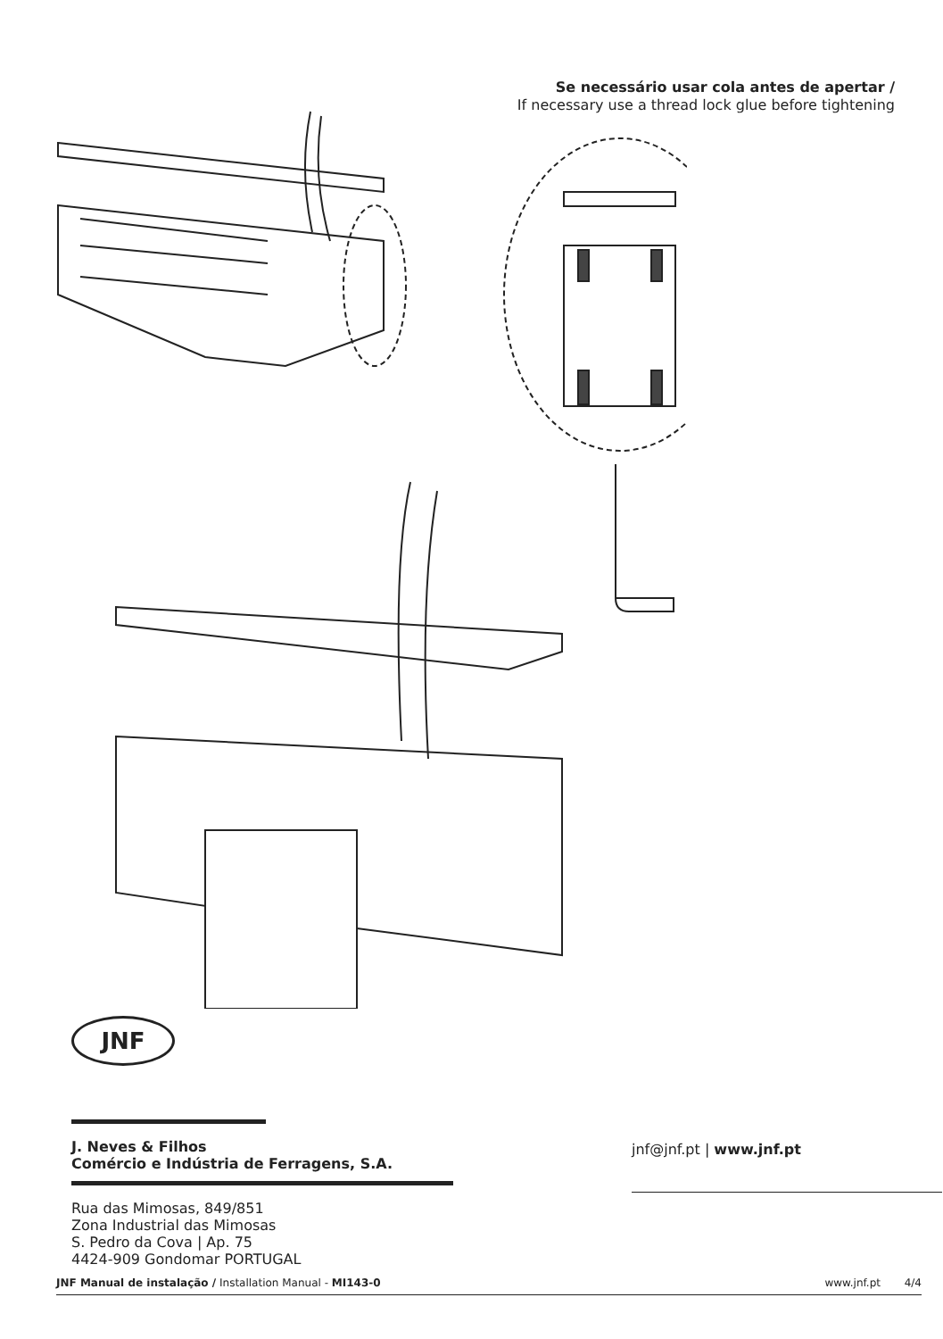Se necessário usar cola antes de apertar /
If necessary use a thread lock glue before tightening
JNF
J. Neves & Filhos
Comércio e Indústria de Ferragens, S.A.
Rua das Mimosas, 849/851
Zona Industrial das Mimosas
S. Pedro da Cova | Ap. 75
4424-909 Gondomar PORTUGAL
jnf@jnf.pt | www.jnf.pt
JNF Manual de instalação / Installation Manual - MI143-0 www.jnf.pt 4/4